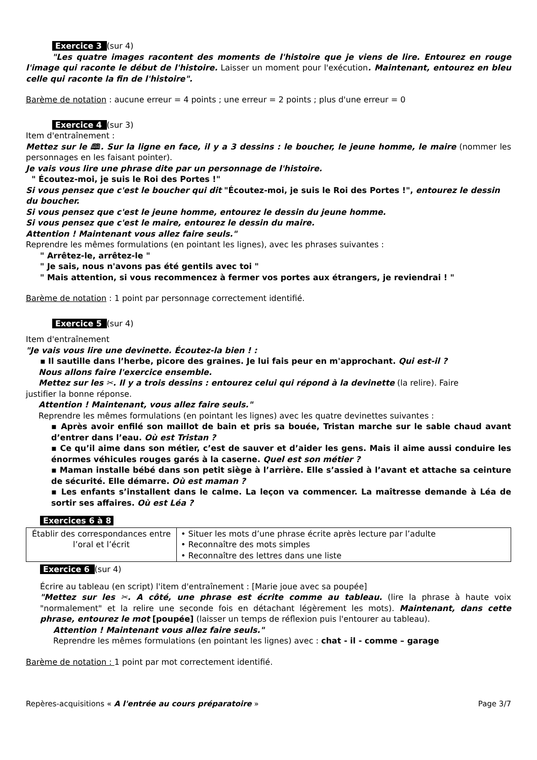Exercice 3 (sur 4)
"Les quatre images racontent des moments de l'histoire que je viens de lire. Entourez en rouge l'image qui raconte le début de l'histoire. Laisser un moment pour l'exécution. Maintenant, entourez en bleu celle qui raconte la fin de l'histoire".
Barème de notation : aucune erreur = 4 points ; une erreur = 2 points ; plus d'une erreur = 0
Exercice 4 (sur 3)
Item d'entraînement :
Mettez sur le 🕮. Sur la ligne en face, il y a 3 dessins : le boucher, le jeune homme, le maire (nommer les personnages en les faisant pointer).
Je vais vous lire une phrase dite par un personnage de l'histoire.
" Écoutez-moi, je suis le Roi des Portes !"
Si vous pensez que c'est le boucher qui dit "Écoutez-moi, je suis le Roi des Portes !", entourez le dessin du boucher.
Si vous pensez que c'est le jeune homme, entourez le dessin du jeune homme.
Si vous pensez que c'est le maire, entourez le dessin du maire.
Attention ! Maintenant vous allez faire seuls."
Reprendre les mêmes formulations (en pointant les lignes), avec les phrases suivantes :
" Arrêtez-le, arrêtez-le "
" Je sais, nous n'avons pas été gentils avec toi "
" Mais attention, si vous recommencez à fermer vos portes aux étrangers, je reviendrai ! "
Barème de notation : 1 point par personnage correctement identifié.
Exercice 5 (sur 4)
Item d'entraînement
"Je vais vous lire une devinette. Écoutez-la bien ! :
▪ Il sautille dans l’herbe, picore des graines. Je lui fais peur en m'approchant. Qui est-il ?
Nous allons faire l'exercice ensemble.
Mettez sur les ✂. Il y a trois dessins : entourez celui qui répond à la devinette (la relire). Faire
justifier la bonne réponse.
Attention ! Maintenant, vous allez faire seuls."
Reprendre les mêmes formulations (en pointant les lignes) avec les quatre devinettes suivantes :
▪ Après avoir enfilé son maillot de bain et pris sa bouée, Tristan marche sur le sable chaud avant d’entrer dans l’eau. Où est Tristan ?
▪ Ce qu’il aime dans son métier, c’est de sauver et d’aider les gens. Mais il aime aussi conduire les énormes véhicules rouges garés à la caserne. Quel est son métier ?
▪ Maman installe bébé dans son petit siège à l’arrière. Elle s’assied à l’avant et attache sa ceinture de sécurité. Elle démarre. Où est maman ?
▪ Les enfants s’installent dans le calme. La leçon va commencer. La maîtresse demande à Léa de sortir ses affaires. Où est Léa ?
Exercices 6 à 8
| Établir des correspondances entre l’oral et l’écrit | • Situer les mots d’une phrase écrite après lecture par l’adulte • Reconnaître des mots simples • Reconnaître des lettres dans une liste |
Exercice 6 (sur 4)
Écrire au tableau (en script) l'item d'entraînement : [Marie joue avec sa poupée]
"Mettez sur les ✂. A côté, une phrase est écrite comme au tableau. (lire la phrase à haute voix "normalement" et la relire une seconde fois en détachant légèrement les mots). Maintenant, dans cette phrase, entourez le mot [poupée] (laisser un temps de réflexion puis l'entourer au tableau).
Attention ! Maintenant vous allez faire seuls."
Reprendre les mêmes formulations (en pointant les lignes) avec : chat - il - comme – garage
Barème de notation : 1 point par mot correctement identifié.
Repères-acquisitions « A l'entrée au cours préparatoire » Page 3/7